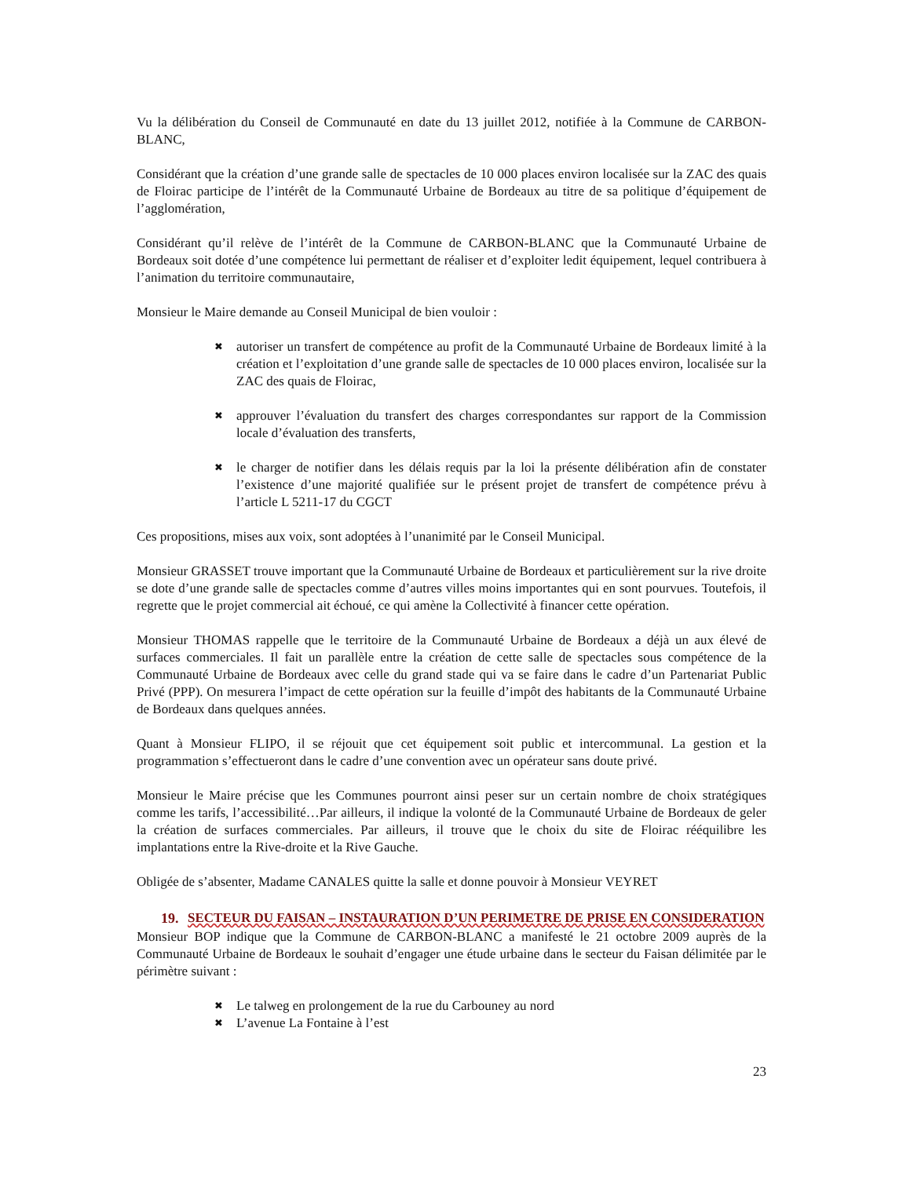Vu la délibération du Conseil de Communauté en date du 13 juillet 2012, notifiée à la Commune de CARBON-BLANC,
Considérant que la création d’une grande salle de spectacles de 10 000 places environ localisée sur la ZAC des quais de Floirac participe de l’intérêt de la Communauté Urbaine de Bordeaux au titre de sa politique d’équipement de l’agglomération,
Considérant qu’il relève de l’intérêt de la Commune de CARBON-BLANC que la Communauté Urbaine de Bordeaux soit dotée d’une compétence lui permettant de réaliser et d’exploiter ledit équipement, lequel contribuera à l’animation du territoire communautaire,
Monsieur le Maire demande au Conseil Municipal de bien vouloir :
✖ autoriser un transfert de compétence au profit de la Communauté Urbaine de Bordeaux limité à la création et l’exploitation d’une grande salle de spectacles de 10 000 places environ, localisée sur la ZAC des quais de Floirac,
✖ approuver l’évaluation du transfert des charges correspondantes sur rapport de la Commission locale d’évaluation des transferts,
✖ le charger de notifier dans les délais requis par la loi la présente délibération afin de constater l’existence d’une majorité qualifiée sur le présent projet de transfert de compétence prévu à l’article L 5211-17 du CGCT
Ces propositions, mises aux voix, sont adoptées à l’unanimité par le Conseil Municipal.
Monsieur GRASSET trouve important que la Communauté Urbaine de Bordeaux et particulièrement sur la rive droite se dote d’une grande salle de spectacles comme d’autres villes moins importantes qui en sont pourvues. Toutefois, il regrette que le projet commercial ait échoué, ce qui amène la Collectivité à financer cette opération.
Monsieur THOMAS rappelle que le territoire de la Communauté Urbaine de Bordeaux a déjà un aux élevé de surfaces commerciales. Il fait un parallèle entre la création de cette salle de spectacles sous compétence de la Communauté Urbaine de Bordeaux avec celle du grand stade qui va se faire dans le cadre d’un Partenariat Public Privé (PPP). On mesurera l’impact de cette opération sur la feuille d’impôt des habitants de la Communauté Urbaine de Bordeaux dans quelques années.
Quant à Monsieur FLIPO, il se réjouit que cet équipement soit public et intercommunal. La gestion et la programmation s’effectueront dans le cadre d’une convention avec un opérateur sans doute privé.
Monsieur le Maire précise que les Communes pourront ainsi peser sur un certain nombre de choix stratégiques comme les tarifs, l’accessibilité…Par ailleurs, il indique la volonté de la Communauté Urbaine de Bordeaux de geler la création de surfaces commerciales. Par ailleurs, il trouve que le choix du site de Floirac rééquilibre les implantations entre la Rive-droite et la Rive Gauche.
Obligée de s’absenter, Madame CANALES quitte la salle et donne pouvoir à Monsieur VEYRET
19. SECTEUR DU FAISAN – INSTAURATION D’UN PERIMETRE DE PRISE EN CONSIDERATION
Monsieur BOP indique que la Commune de CARBON-BLANC a manifesté le 21 octobre 2009 auprès de la Communauté Urbaine de Bordeaux le souhait d’engager une étude urbaine dans le secteur du Faisan délimitée par le périmètre suivant :
✖ Le talweg en prolongement de la rue du Carbouney au nord
✖ L’avenue La Fontaine à l’est
23